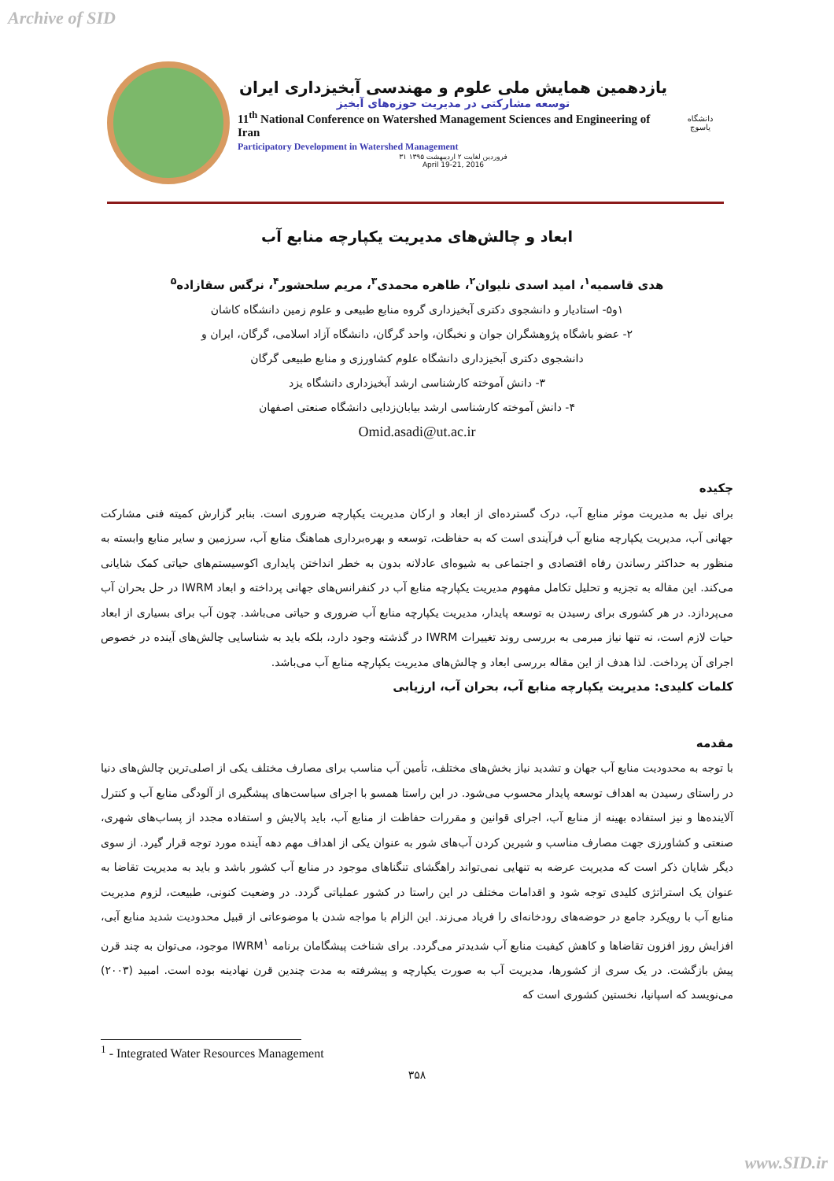Archive of SID
یازدهمین همایش ملی علوم و مهندسی آبخیزداری ایران
توسعه مشارکتی در مدیریت حوزه‌های آبخیز
11<sup>th</sup> National Conference on Watershed Management Sciences and Engineering of Iran
Participatory Development in Watershed Management
۳۱ فروردین لغایت ۲ اردیبهشت ۱۳۹۵
April 19-21, 2016
دانشگاه یاسوج
ابعاد و چالش‌های مدیریت یکپارچه منابع آب
هدی قاسمیه<sup>۱</sup>، امید اسدی نلیوان<sup>۲</sup>، طاهره محمدی<sup>۳</sup>، مریم سلحشور<sup>۴</sup>، نرگس سقازاده<sup>۵</sup>
۱و۵- استادیار و دانشجوی دکتری آبخیزداری گروه منابع طبیعی و علوم زمین دانشگاه کاشان
۲- عضو باشگاه پژوهشگران جوان و نخبگان، واحد گرگان، دانشگاه آزاد اسلامی، گرگان، ایران و
دانشجوی دکتری آبخیزداری دانشگاه علوم کشاورزی و منابع طبیعی گرگان
۳- دانش آموخته کارشناسی ارشد آبخیزداری دانشگاه یزد
۴- دانش آموخته کارشناسی ارشد بیابان‌زدایی دانشگاه صنعتی اصفهان
Omid.asadi@ut.ac.ir
چکیده
برای نیل به مدیریت موثر منابع آب، درک گسترده‌ای از ابعاد و ارکان مدیریت یکپارچه ضروری است. بنابر گزارش کمیته فنی مشارکت جهانی آب، مدیریت یکپارچه منابع آب فرآیندی است که به حفاظت، توسعه و بهره‌برداری هماهنگ منابع آب، سرزمین و سایر منابع وابسته به منظور به حداکثر رساندن رفاه اقتصادی و اجتماعی به شیوه‌ای عادلانه بدون به خطر انداختن پایداری اکوسیستم‌های حیاتی کمک شایانی می‌کند. این مقاله به تجزیه و تحلیل تکامل مفهوم مدیریت یکپارچه منابع آب در کنفرانس‌های جهانی پرداخته و ابعاد IWRM در حل بحران آب می‌پردازد. در هر کشوری برای رسیدن به توسعه پایدار، مدیریت یکپارچه منابع آب ضروری و حیاتی می‌باشد. چون آب برای بسیاری از ابعاد حیات لازم است، نه تنها نیاز مبرمی به بررسی روند تغییرات IWRM در گذشته وجود دارد، بلکه باید به شناسایی چالش‌های آینده در خصوص اجرای آن پرداخت. لذا هدف از این مقاله بررسی ابعاد و چالش‌های مدیریت یکپارچه منابع آب می‌باشد.
کلمات کلیدی: مدیریت یکپارچه منابع آب، بحران آب، ارزیابی
مقدمه
با توجه به محدودیت منابع آب جهان و تشدید نیاز بخش‌های مختلف، تأمین آب مناسب برای مصارف مختلف یکی از اصلی‌ترین چالش‌های دنیا در راستای رسیدن به اهداف توسعه پایدار محسوب می‌شود. در این راستا همسو با اجرای سیاست‌های پیشگیری از آلودگی منابع آب و کنترل آلاینده‌ها و نیز استفاده بهینه از منابع آب، اجرای قوانین و مقررات حفاظت از منابع آب، باید پالایش و استفاده مجدد از پساب‌های شهری، صنعتی و کشاورزی جهت مصارف مناسب و شیرین کردن آب‌های شور به عنوان یکی از اهداف مهم دهه آینده مورد توجه قرار گیرد. از سوی دیگر شایان ذکر است که مدیریت عرضه به تنهایی نمی‌تواند راهگشای تنگناهای موجود در منابع آب کشور باشد و باید به مدیریت تقاضا به عنوان یک استراتژی کلیدی توجه شود و اقدامات مختلف در این راستا در کشور عملیاتی گردد. در وضعیت کنونی، طبیعت، لزوم مدیریت منابع آب با رویکرد جامع در حوضه‌های رودخانه‌ای را فریاد می‌زند. این الزام با مواجه شدن با موضوعاتی از قبیل محدودیت شدید منابع آبی، افزایش روز افزون تقاضاها و کاهش کیفیت منابع آب شدیدتر می‌گردد. برای شناخت پیشگامان برنامه IWRM<sup>۱</sup> موجود، می‌توان به چند قرن پیش بازگشت. در یک سری از کشورها، مدیریت آب به صورت یکپارچه و پیشرفته به مدت چندین قرن نهادینه بوده است. امبید (۲۰۰۳) می‌نویسد که اسپانیا، نخستین کشوری است که
<sup>1</sup> - Integrated Water Resources Management
۳۵۸
www.SID.ir